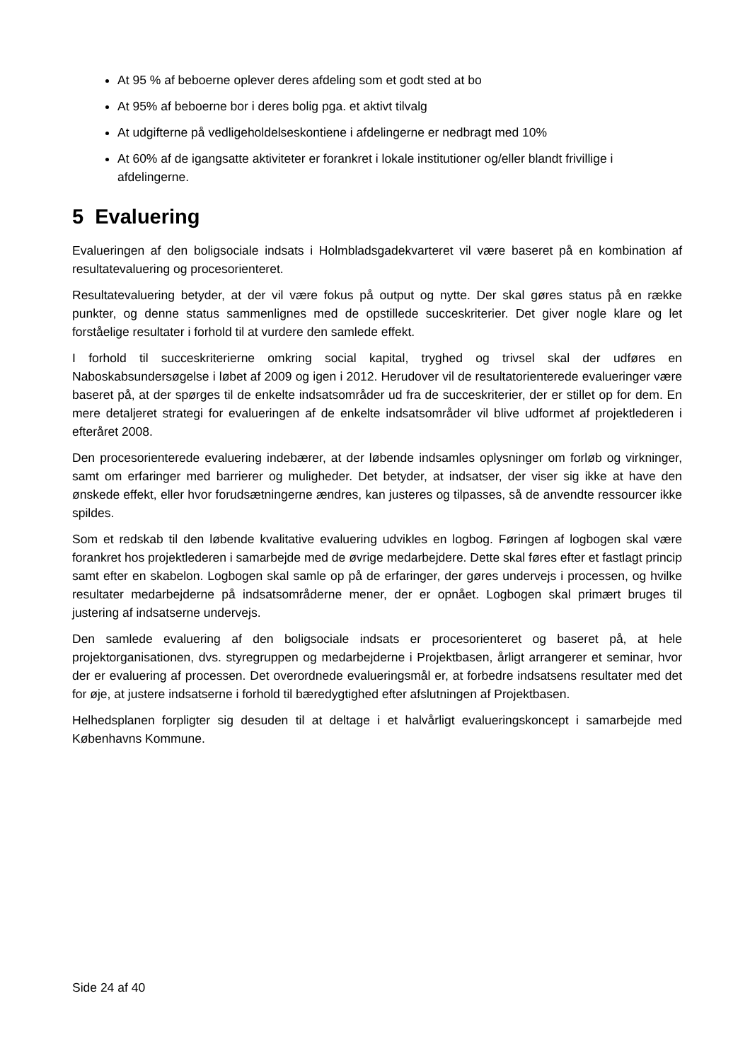At 95 % af beboerne oplever deres afdeling som et godt sted at bo
At 95% af beboerne bor i deres bolig pga. et aktivt tilvalg
At udgifterne på vedligeholdelseskontiene i afdelingerne er nedbragt med 10%
At 60% af de igangsatte aktiviteter er forankret i lokale institutioner og/eller blandt frivillige i afdelingerne.
5 Evaluering
Evalueringen af den boligsociale indsats i Holmbladsgadekvarteret vil være baseret på en kombination af resultatevaluering og procesorienteret.
Resultatevaluering betyder, at der vil være fokus på output og nytte. Der skal gøres status på en række punkter, og denne status sammenlignes med de opstillede succeskriterier. Det giver nogle klare og let forståelige resultater i forhold til at vurdere den samlede effekt.
I forhold til succeskriterierne omkring social kapital, tryghed og trivsel skal der udføres en Naboskabsundersøgelse i løbet af 2009 og igen i 2012. Herudover vil de resultatorienterede evalueringer være baseret på, at der spørges til de enkelte indsatsområder ud fra de succeskriterier, der er stillet op for dem. En mere detaljeret strategi for evalueringen af de enkelte indsatsområder vil blive udformet af projektlederen i efteråret 2008.
Den procesorienterede evaluering indebærer, at der løbende indsamles oplysninger om forløb og virkninger, samt om erfaringer med barrierer og muligheder. Det betyder, at indsatser, der viser sig ikke at have den ønskede effekt, eller hvor forudsætningerne ændres, kan justeres og tilpasses, så de anvendte ressourcer ikke spildes.
Som et redskab til den løbende kvalitative evaluering udvikles en logbog. Føringen af logbogen skal være forankret hos projektlederen i samarbejde med de øvrige medarbejdere. Dette skal føres efter et fastlagt princip samt efter en skabelon. Logbogen skal samle op på de erfaringer, der gøres undervejs i processen, og hvilke resultater medarbejderne på indsatsområderne mener, der er opnået. Logbogen skal primært bruges til justering af indsatserne undervejs.
Den samlede evaluering af den boligsociale indsats er procesorienteret og baseret på, at hele projektorganisationen, dvs. styregruppen og medarbejderne i Projektbasen, årligt arrangerer et seminar, hvor der er evaluering af processen. Det overordnede evalueringsmål er, at forbedre indsatsens resultater med det for øje, at justere indsatserne i forhold til bæredygtighed efter afslutningen af Projektbasen.
Helhedsplanen forpligter sig desuden til at deltage i et halvårligt evalueringskoncept i samarbejde med Københavns Kommune.
Side 24 af 40